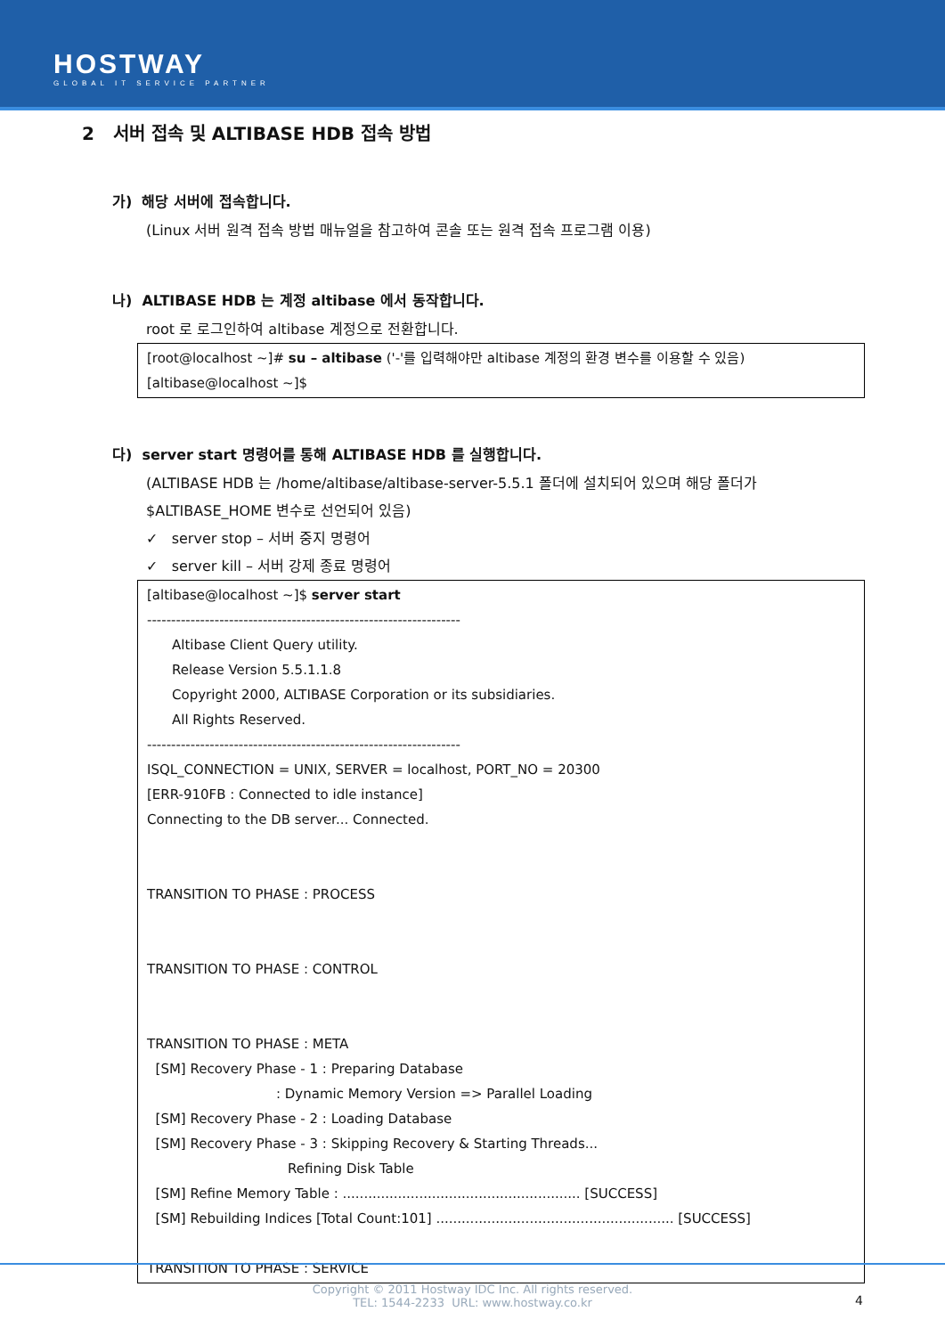HOSTWAY
GLOBAL IT SERVICE PARTNER
2 서버 접속 및 ALTIBASE HDB 접속 방법
가) 해당 서버에 접속합니다.
(Linux 서버 원격 접속 방법 매뉴얼을 참고하여 콘솔 또는 원격 접속 프로그램 이용)
나) ALTIBASE HDB 는 계정 altibase 에서 동작합니다.
root 로 로그인하여 altibase 계정으로 전환합니다.
[root@localhost ~]# su – altibase ('-'를 입력해야만 altibase 계정의 환경 변수를 이용할 수 있음)
[altibase@localhost ~]$
다) server start 명령어를 통해 ALTIBASE HDB 를 실행합니다.
(ALTIBASE HDB 는 /home/altibase/altibase-server-5.5.1 폴더에 설치되어 있으며 해당 폴더가
$ALTIBASE_HOME 변수로 선언되어 있음)
✓ server stop – 서버 중지 명령어
✓ server kill – 서버 강제 종료 명령어
[altibase@localhost ~]$ server start
-----------------------------------------------------------------
Altibase Client Query utility.
Release Version 5.5.1.1.8
Copyright 2000, ALTIBASE Corporation or its subsidiaries.
All Rights Reserved.
-----------------------------------------------------------------
ISQL_CONNECTION = UNIX, SERVER = localhost, PORT_NO = 20300
[ERR-910FB : Connected to idle instance]
Connecting to the DB server... Connected.
TRANSITION TO PHASE : PROCESS
TRANSITION TO PHASE : CONTROL
TRANSITION TO PHASE : META
[SM] Recovery Phase - 1 : Preparing Database
: Dynamic Memory Version => Parallel Loading
[SM] Recovery Phase - 2 : Loading Database
[SM] Recovery Phase - 3 : Skipping Recovery & Starting Threads...
Refining Disk Table
[SM] Refine Memory Table : ........................................................ [SUCCESS]
[SM] Rebuilding Indices [Total Count:101] ........................................................ [SUCCESS]
TRANSITION TO PHASE : SERVICE
Copyright © 2011 Hostway IDC Inc. All rights reserved.
TEL: 1544-2233 URL: www.hostway.co.kr
4